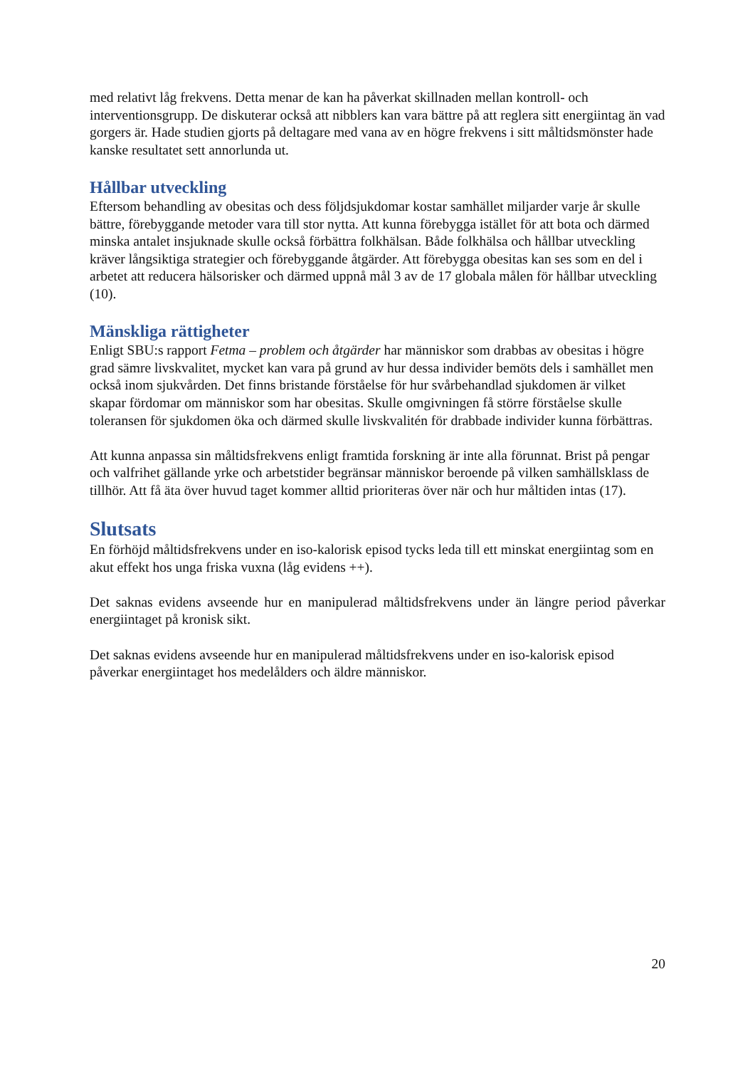med relativt låg frekvens. Detta menar de kan ha påverkat skillnaden mellan kontroll- och interventionsgrupp. De diskuterar också att nibblers kan vara bättre på att reglera sitt energiintag än vad gorgers är. Hade studien gjorts på deltagare med vana av en högre frekvens i sitt måltidsmönster hade kanske resultatet sett annorlunda ut.
Hållbar utveckling
Eftersom behandling av obesitas och dess följdsjukdomar kostar samhället miljarder varje år skulle bättre, förebyggande metoder vara till stor nytta. Att kunna förebygga istället för att bota och därmed minska antalet insjuknade skulle också förbättra folkhälsan. Både folkhälsa och hållbar utveckling kräver långsiktiga strategier och förebyggande åtgärder. Att förebygga obesitas kan ses som en del i arbetet att reducera hälsorisker och därmed uppnå mål 3 av de 17 globala målen för hållbar utveckling (10).
Mänskliga rättigheter
Enligt SBU:s rapport Fetma – problem och åtgärder har människor som drabbas av obesitas i högre grad sämre livskvalitet, mycket kan vara på grund av hur dessa individer bemöts dels i samhället men också inom sjukvården. Det finns bristande förståelse för hur svårbehandlad sjukdomen är vilket skapar fördomar om människor som har obesitas. Skulle omgivningen få större förståelse skulle toleransen för sjukdomen öka och därmed skulle livskvalitén för drabbade individer kunna förbättras.
Att kunna anpassa sin måltidsfrekvens enligt framtida forskning är inte alla förunnat. Brist på pengar och valfrihet gällande yrke och arbetstider begränsar människor beroende på vilken samhällsklass de tillhör. Att få äta över huvud taget kommer alltid prioriteras över när och hur måltiden intas (17).
Slutsats
En förhöjd måltidsfrekvens under en iso-kalorisk episod tycks leda till ett minskat energiintag som en akut effekt hos unga friska vuxna (låg evidens ++).
Det saknas evidens avseende hur en manipulerad måltidsfrekvens under än längre period påverkar energiintaget på kronisk sikt.
Det saknas evidens avseende hur en manipulerad måltidsfrekvens under en iso-kalorisk episod påverkar energiintaget hos medelålders och äldre människor.
20